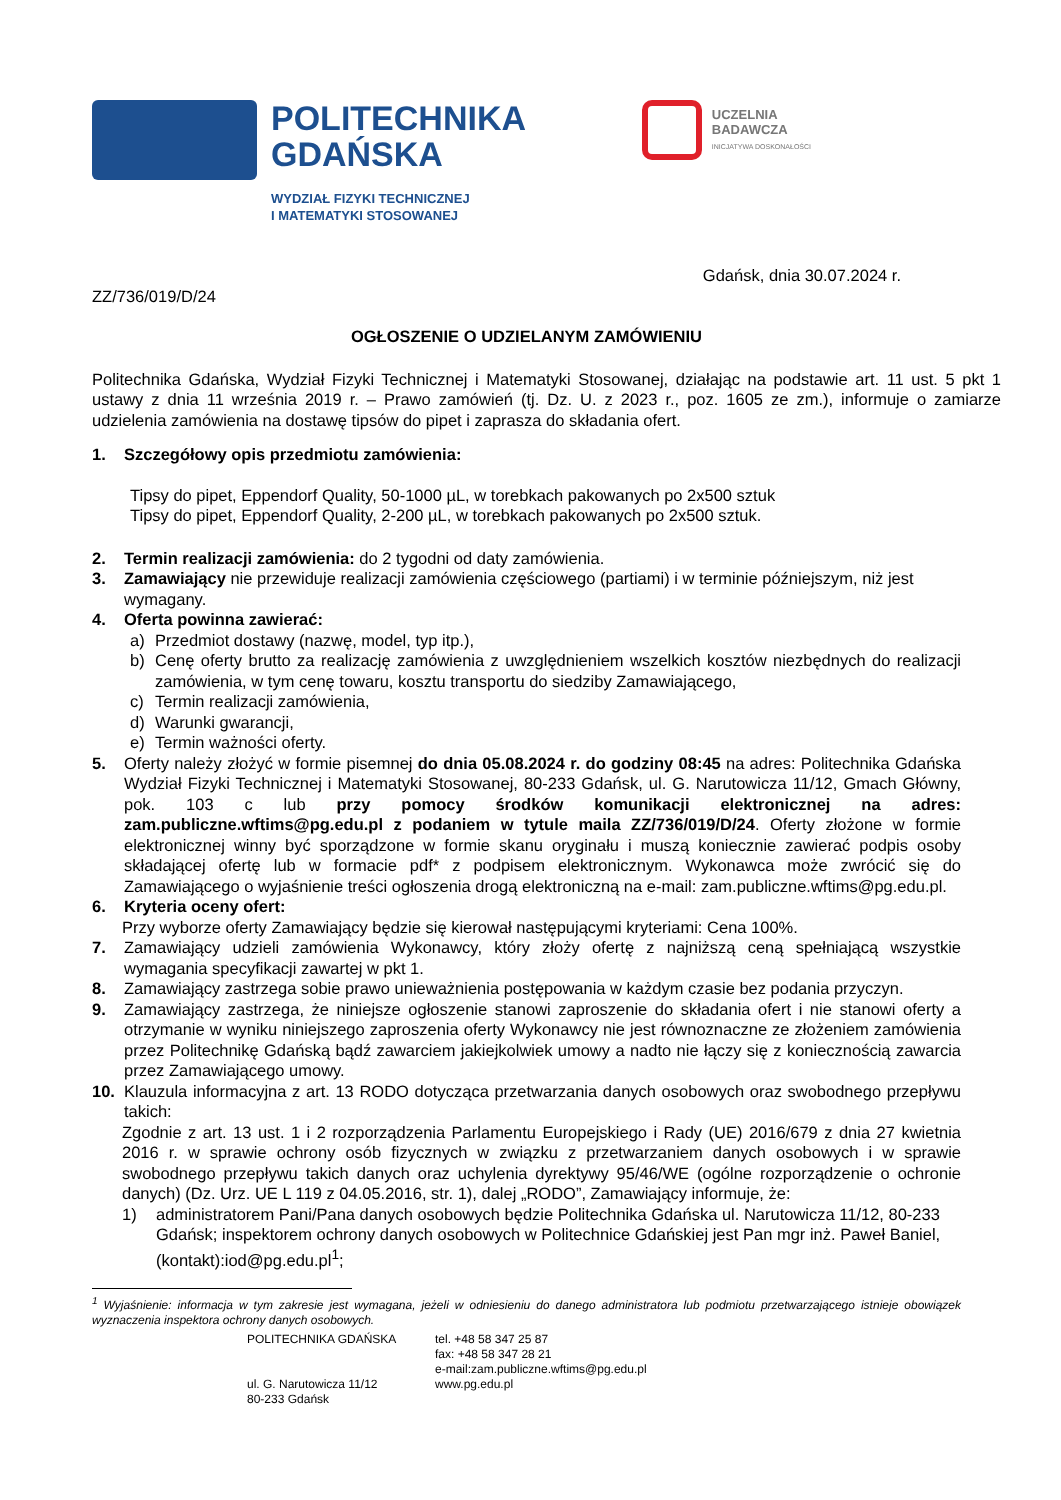POLITECHNIKA
GDAŃSKA
WYDZIAŁ FIZYKI TECHNICZNEJ
I MATEMATYKI STOSOWANEJ
UCZELNIA
BADAWCZA
INICJATYWA DOSKONAŁOŚCI
Gdańsk, dnia 30.07.2024 r.
ZZ/736/019/D/24
OGŁOSZENIE O UDZIELANYM ZAMÓWIENIU
Politechnika Gdańska, Wydział Fizyki Technicznej i Matematyki Stosowanej, działając na podstawie art. 11 ust. 5 pkt 1 ustawy z dnia 11 września 2019 r. – Prawo zamówień (tj. Dz. U. z 2023 r., poz. 1605 ze zm.), informuje o zamiarze udzielenia zamówienia na dostawę tipsów do pipet i zaprasza do składania ofert.
1. Szczegółowy opis przedmiotu zamówienia:
Tipsy do pipet, Eppendorf Quality, 50-1000 µL, w torebkach pakowanych po 2x500 sztuk
Tipsy do pipet, Eppendorf Quality, 2-200 µL, w torebkach pakowanych po 2x500 sztuk.
2. Termin realizacji zamówienia: do 2 tygodni od daty zamówienia.
3. Zamawiający nie przewiduje realizacji zamówienia częściowego (partiami) i w terminie późniejszym, niż jest wymagany.
4. Oferta powinna zawierać:
a) Przedmiot dostawy (nazwę, model, typ itp.),
b) Cenę oferty brutto za realizację zamówienia z uwzględnieniem wszelkich kosztów niezbędnych do realizacji zamówienia, w tym cenę towaru, kosztu transportu do siedziby Zamawiającego,
c) Termin realizacji zamówienia,
d) Warunki gwarancji,
e) Termin ważności oferty.
5. Oferty należy złożyć w formie pisemnej do dnia 05.08.2024 r. do godziny 08:45 na adres: Politechnika Gdańska Wydział Fizyki Technicznej i Matematyki Stosowanej, 80-233 Gdańsk, ul. G. Narutowicza 11/12, Gmach Główny, pok. 103 c lub przy pomocy środków komunikacji elektronicznej na adres: zam.publiczne.wftims@pg.edu.pl z podaniem w tytule maila ZZ/736/019/D/24. Oferty złożone w formie elektronicznej winny być sporządzone w formie skanu oryginału i muszą koniecznie zawierać podpis osoby składającej ofertę lub w formacie pdf* z podpisem elektronicznym. Wykonawca może zwrócić się do Zamawiającego o wyjaśnienie treści ogłoszenia drogą elektroniczną na e-mail: zam.publiczne.wftims@pg.edu.pl.
6. Kryteria oceny ofert:
Przy wyborze oferty Zamawiający będzie się kierował następującymi kryteriami: Cena 100%.
7. Zamawiający udzieli zamówienia Wykonawcy, który złoży ofertę z najniższą ceną spełniającą wszystkie wymagania specyfikacji zawartej w pkt 1.
8. Zamawiający zastrzega sobie prawo unieważnienia postępowania w każdym czasie bez podania przyczyn.
9. Zamawiający zastrzega, że niniejsze ogłoszenie stanowi zaproszenie do składania ofert i nie stanowi oferty a otrzymanie w wyniku niniejszego zaproszenia oferty Wykonawcy nie jest równoznaczne ze złożeniem zamówienia przez Politechnikę Gdańską bądź zawarciem jakiejkolwiek umowy a nadto nie łączy się z koniecznością zawarcia przez Zamawiającego umowy.
10. Klauzula informacyjna z art. 13 RODO dotycząca przetwarzania danych osobowych oraz swobodnego przepływu takich:
Zgodnie z art. 13 ust. 1 i 2 rozporządzenia Parlamentu Europejskiego i Rady (UE) 2016/679 z dnia 27 kwietnia 2016 r. w sprawie ochrony osób fizycznych w związku z przetwarzaniem danych osobowych i w sprawie swobodnego przepływu takich danych oraz uchylenia dyrektywy 95/46/WE (ogólne rozporządzenie o ochronie danych) (Dz. Urz. UE L 119 z 04.05.2016, str. 1), dalej „RODO”, Zamawiający informuje, że:
1) administratorem Pani/Pana danych osobowych będzie Politechnika Gdańska ul. Narutowicza 11/12, 80-233 Gdańsk; inspektorem ochrony danych osobowych w Politechnice Gdańskiej jest Pan mgr inż. Paweł Baniel, (kontakt):iod@pg.edu.pl<sup>1</sup>;
<sup>1</sup> Wyjaśnienie: informacja w tym zakresie jest wymagana, jeżeli w odniesieniu do danego administratora lub podmiotu przetwarzającego istnieje obowiązek wyznaczenia inspektora ochrony danych osobowych.
POLITECHNIKA GDAŃSKA
ul. G. Narutowicza 11/12
80-233 Gdańsk
tel. +48 58 347 25 87
fax: +48 58 347 28 21
e-mail:zam.publiczne.wftims@pg.edu.pl
www.pg.edu.pl